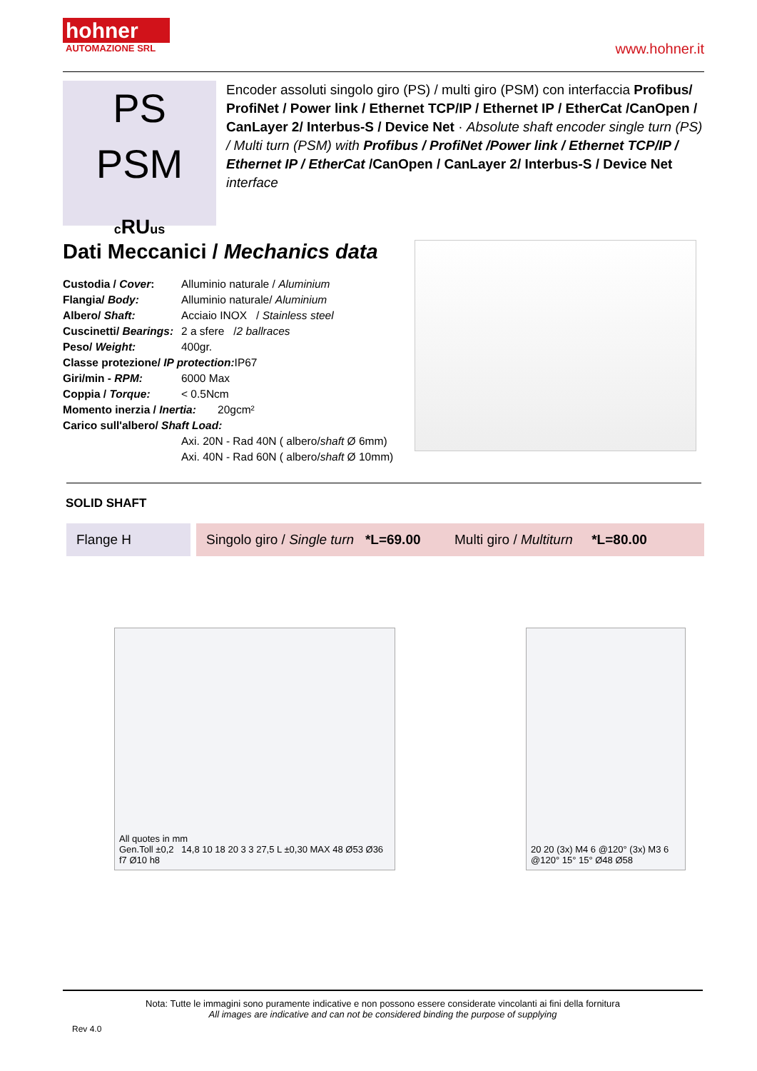hohner
AUTOMAZIONE SRL
www.hohner.it
PS
PSM
cRUus
Encoder assoluti singolo giro (PS) / multi giro (PSM) con interfaccia Profibus/ ProfiNet / Power link / Ethernet TCP/IP / Ethernet IP / EtherCat /CanOpen / CanLayer 2/ Interbus-S / Device Net · Absolute shaft encoder single turn (PS) / Multi turn (PSM) with Profibus / ProfiNet /Power link / Ethernet TCP/IP / Ethernet IP / EtherCat /CanOpen / CanLayer 2/ Interbus-S / Device Net interface
Dati Meccanici / Mechanics data
| Custodia / Cover : | Alluminio naturale / Aluminium |
| Flangia/ Body: | Alluminio naturale/ Aluminium |
| Albero/ Shaft: | Acciaio INOX / Stainless steel |
| Cuscinetti/ Bearings: | 2 a sfere / 2 ballraces |
| Peso/ Weight: | 400gr. |
| Classe protezione/ IP protection: IP67 | |
| Giri/min - RPM: | 6000 Max |
| Coppia / Torque: | < 0.5Ncm |
| Momento inerzia / Inertia: 20gcm² | |
| Carico sull'albero/ Shaft Load: | |
| | Axi. 20N - Rad 40N ( albero/ shaft Ø 6mm) |
| | Axi. 40N - Rad 60N ( albero/ shaft Ø 10mm) |
SOLID SHAFT
Flange H Singolo giro / Single turn *L=69.00 Multi giro / Multiturn *L=80.00
All quotes in mm
Gen.Toll ±0,2 14,8 10 18 20 3 3 27,5 L ±0,30 MAX 48 Ø53 Ø36 f7 Ø10 h8
20 20 (3x) M4 6 @120° (3x) M3 6 @120° 15° 15° Ø48 Ø58
Nota: Tutte le immagini sono puramente indicative e non possono essere considerate vincolanti ai fini della fornitura
All images are indicative and can not be considered binding the purpose of supplying
Rev 4.0